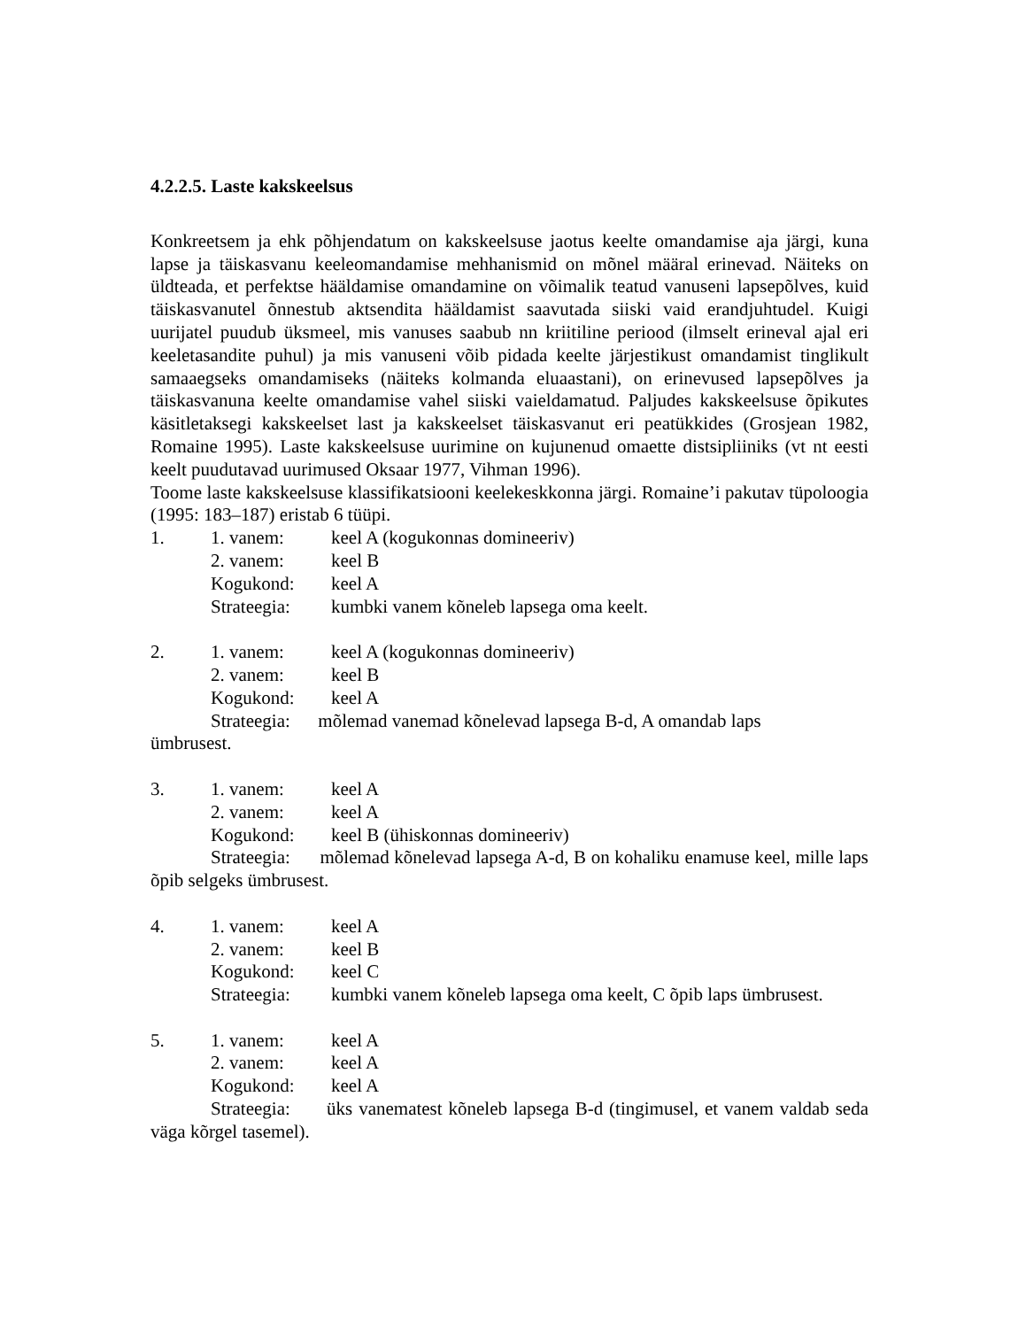4.2.2.5. Laste kakskeelsus
Konkreetsem ja ehk põhjendatum on kakskeelsuse jaotus keelte omandamise aja järgi, kuna lapse ja täiskasvanu keeleomandamise mehhanismid on mõnel määral erinevad. Näiteks on üldteada, et perfektse hääldamise omandamine on võimalik teatud vanuseni lapsepõlves, kuid täiskasvanutel õnnestub aktsendita hääldamist saavutada siiski vaid erandjuhtudel. Kuigi uurijatel puudub üksmeel, mis vanuses saabub nn kriitiline periood (ilmselt erineval ajal eri keeletasandite puhul) ja mis vanuseni võib pidada keelte järjestikust omandamist tinglikult samaaegseks omandamiseks (näiteks kolmanda eluaastani), on erinevused lapsepõlves ja täiskasvanuna keelte omandamise vahel siiski vaieldamatud. Paljudes kakskeelsuse õpikutes käsitletaksegi kakskeelset last ja kakskeelset täiskasvanut eri peatükkides (Grosjean 1982, Romaine 1995). Laste kakskeelsuse uurimine on kujunenud omaette distsipliiniks (vt nt eesti keelt puudutavad uurimused Oksaar 1977, Vihman 1996).
Toome laste kakskeelsuse klassifikatsiooni keelekeskkonna järgi. Romaine’i pakutav tüpoloogia (1995: 183–187) eristab 6 tüüpi.
1. 1. vanem: keel A (kogukonnas domineeriv)
2. vanem: keel B
Kogukond: keel A
Strateegia: kumbki vanem kõneleb lapsega oma keelt.
2. 1. vanem: keel A (kogukonnas domineeriv)
2. vanem: keel B
Kogukond: keel A
Strateegia: mõlemad vanemad kõnelevad lapsega B-d, A omandab laps
ümbrusest.
3. 1. vanem: keel A
2. vanem: keel A
Kogukond: keel B (ühiskonnas domineeriv)
Strateegia: mõlemad kõnelevad lapsega A-d, B on kohaliku enamuse keel, mille laps õpib selgeks ümbrusest.
4. 1. vanem: keel A
2. vanem: keel B
Kogukond: keel C
Strateegia: kumbki vanem kõneleb lapsega oma keelt, C õpib laps ümbrusest.
5. 1. vanem: keel A
2. vanem: keel A
Kogukond: keel A
Strateegia: üks vanematest kõneleb lapsega B-d (tingimusel, et vanem valdab seda väga kõrgel tasemel).